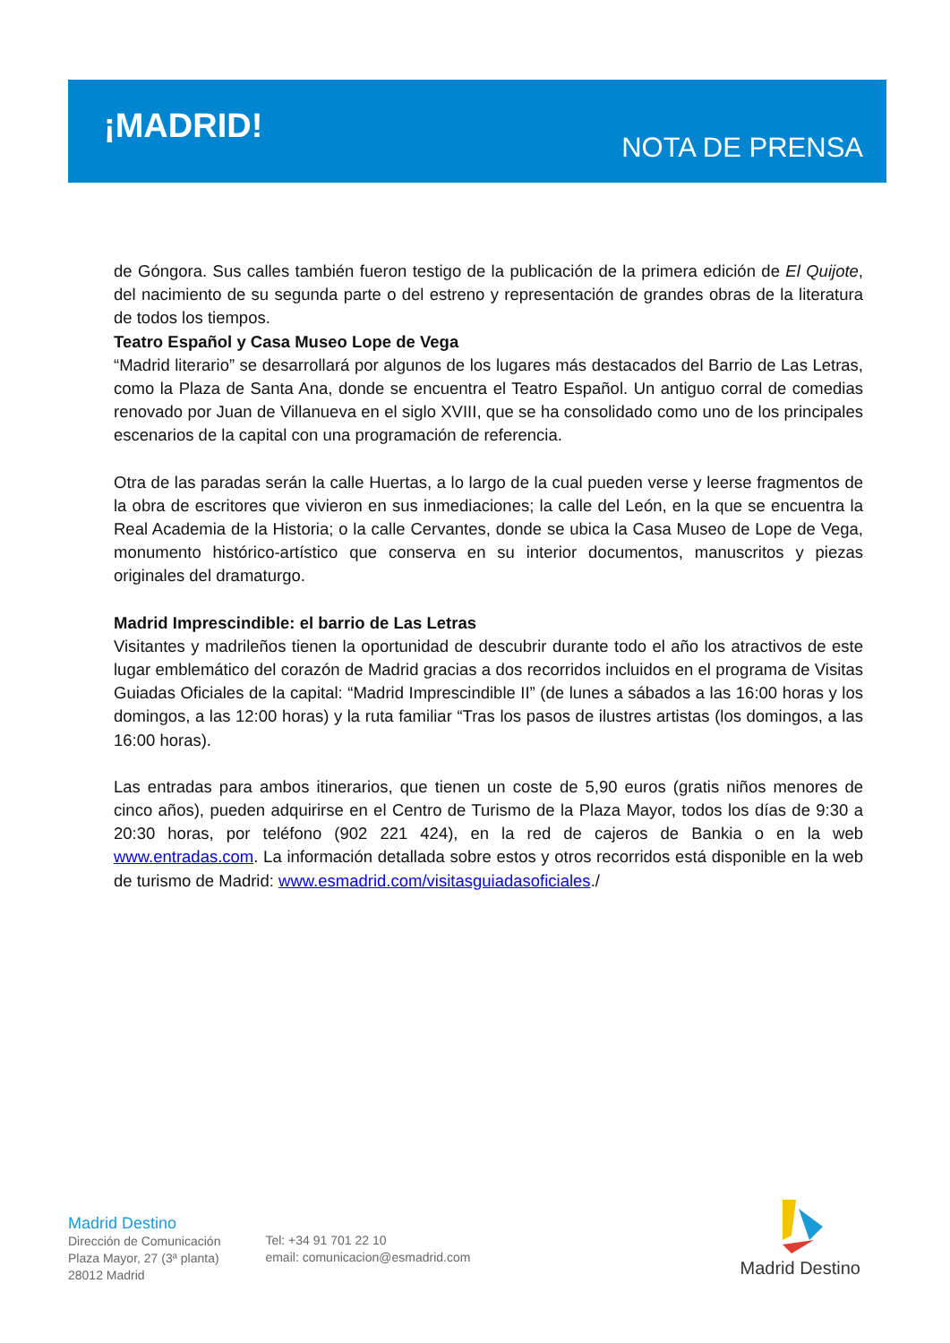¡MADRID!
NOTA DE PRENSA
de Góngora. Sus calles también fueron testigo de la publicación de la primera edición de El Quijote, del nacimiento de su segunda parte o del estreno y representación de grandes obras de la literatura de todos los tiempos.
Teatro Español y Casa Museo Lope de Vega
“Madrid literario” se desarrollará por algunos de los lugares más destacados del Barrio de Las Letras, como la Plaza de Santa Ana, donde se encuentra el Teatro Español. Un antiguo corral de comedias renovado por Juan de Villanueva en el siglo XVIII, que se ha consolidado como uno de los principales escenarios de la capital con una programación de referencia.
Otra de las paradas serán la calle Huertas, a lo largo de la cual pueden verse y leerse fragmentos de la obra de escritores que vivieron en sus inmediaciones; la calle del León, en la que se encuentra la Real Academia de la Historia; o la calle Cervantes, donde se ubica la Casa Museo de Lope de Vega, monumento histórico-artístico que conserva en su interior documentos, manuscritos y piezas originales del dramaturgo.
Madrid Imprescindible: el barrio de Las Letras
Visitantes y madrileños tienen la oportunidad de descubrir durante todo el año los atractivos de este lugar emblemático del corazón de Madrid gracias a dos recorridos incluidos en el programa de Visitas Guiadas Oficiales de la capital: “Madrid Imprescindible II” (de lunes a sábados a las 16:00 horas y los domingos, a las 12:00 horas) y la ruta familiar “Tras los pasos de ilustres artistas (los domingos, a las 16:00 horas).
Las entradas para ambos itinerarios, que tienen un coste de 5,90 euros (gratis niños menores de cinco años), pueden adquirirse en el Centro de Turismo de la Plaza Mayor, todos los días de 9:30 a 20:30 horas, por teléfono (902 221 424), en la red de cajeros de Bankia o en la web www.entradas.com. La información detallada sobre estos y otros recorridos está disponible en la web de turismo de Madrid: www.esmadrid.com/visitasguiadasoficiales./
Madrid Destino
Dirección de Comunicación
Plaza Mayor, 27 (3ª planta)
28012 Madrid
Tel: +34 91 701 22 10
email: comunicacion@esmadrid.com
Madrid Destino